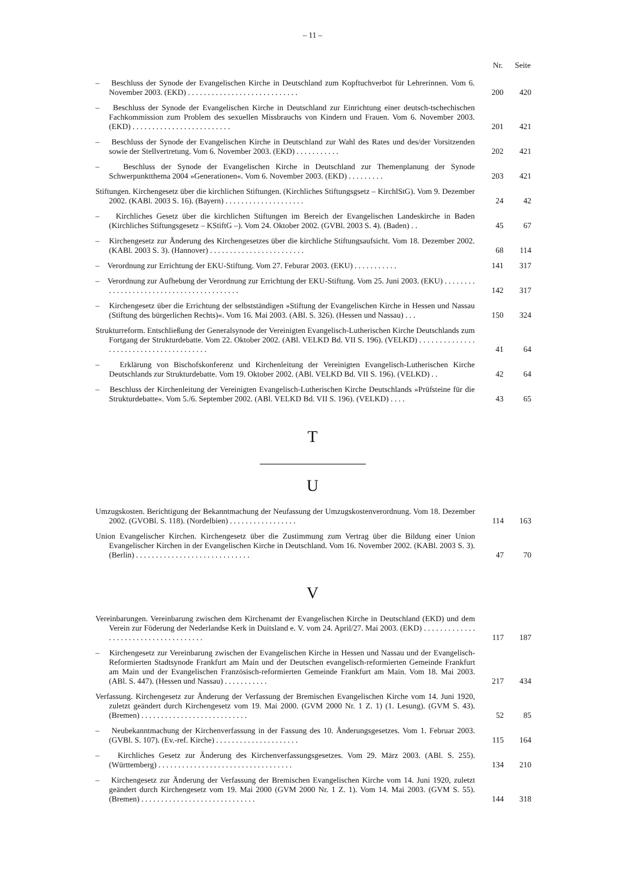– 11 –
| | Nr. | Seite |
| --- | --- | --- |
| – Beschluss der Synode der Evangelischen Kirche in Deutschland zum Kopftuchverbot für Lehrerinnen. Vom 6. November 2003. (EKD) . . . . . . . . . . . . . . . . . . . . . . . . . . . . | 200 | 420 |
| – Beschluss der Synode der Evangelischen Kirche in Deutschland zur Einrichtung einer deutsch-tschechischen Fachkommission zum Problem des sexuellen Missbrauchs von Kindern und Frauen. Vom 6. November 2003. (EKD) . . . . . . . . . . . . . . . . . . . . . . . . . | 201 | 421 |
| – Beschluss der Synode der Evangelischen Kirche in Deutschland zur Wahl des Rates und des/der Vorsitzenden sowie der Stellvertretung. Vom 6. November 2003. (EKD) . . . . . . . . . . . | 202 | 421 |
| – Beschluss der Synode der Evangelischen Kirche in Deutschland zur Themenplanung der Synode Schwerpunktthema 2004 »Generationen«. Vom 6. November 2003. (EKD) . . . . . . . . . | 203 | 421 |
| Stiftungen. Kirchengesetz über die kirchlichen Stiftungen. (Kirchliches Stiftungsgsetz – KirchlStG). Vom 9. Dezember 2002. (KABl. 2003 S. 16). (Bayern) . . . . . . . . . . . . . . . . . . . . | 24 | 42 |
| – Kirchliches Gesetz über die kirchlichen Stiftungen im Bereich der Evangelischen Landeskirche in Baden (Kirchliches Stiftungsgesetz – KStiftG –). Vom 24. Oktober 2002. (GVBl. 2003 S. 4). (Baden) . . | 45 | 67 |
| – Kirchengesetz zur Änderung des Kirchengesetzes über die kirchliche Stiftungsaufsicht. Vom 18. Dezember 2002. (KABl. 2003 S. 3). (Hannover) . . . . . . . . . . . . . . . . . . . . . . . . | 68 | 114 |
| – Verordnung zur Errichtung der EKU-Stiftung. Vom 27. Feburar 2003. (EKU) . . . . . . . . . . . | 141 | 317 |
| – Verordnung zur Aufhebung der Verordnung zur Errichtung der EKU-Stiftung. Vom 25. Juni 2003. (EKU) . . . . . . . . . . . . . . . . . . . . . . . . . . . . . . . . . . . . . . . . . | 142 | 317 |
| – Kirchengesetz über die Errichtung der selbstständigen »Stiftung der Evangelischen Kirche in Hessen und Nassau (Stiftung des bürgerlichen Rechts)«. Vom 16. Mai 2003. (ABl. S. 326). (Hessen und Nassau) . . . | 150 | 324 |
| Strukturreform. Entschließung der Generalsynode der Vereinigten Evangelisch-Lutherischen Kirche Deutschlands zum Fortgang der Strukturdebatte. Vom 22. Oktober 2002. (ABl. VELKD Bd. VII S. 196). (VELKD) . . . . . . . . . . . . . . . . . . . . . . . . . . . . . . . . . . . . . . . | 41 | 64 |
| – Erklärung von Bischofskonferenz und Kirchenleitung der Vereinigten Evangelisch-Lutherischen Kirche Deutschlands zur Strukturdebatte. Vom 19. Oktober 2002. (ABl. VELKD Bd. VII S. 196). (VELKD) . . | 42 | 64 |
| – Beschluss der Kirchenleitung der Vereinigten Evangelisch-Lutherischen Kirche Deutschlands »Prüfsteine für die Strukturdebatte«. Vom 5./6. September 2002. (ABl. VELKD Bd. VII S. 196). (VELKD) . . . . | 43 | 65 |
T
U
| Umzugskosten. Berichtigung der Bekanntmachung der Neufassung der Umzugskostenverordnung. Vom 18. Dezember 2002. (GVOBl. S. 118). (Nordelbien) . . . . . . . . . . . . . . . . . | 114 | 163 |
| Union Evangelischer Kirchen. Kirchengesetz über die Zustimmung zum Vertrag über die Bildung einer Union Evangelischer Kirchen in der Evangelischen Kirche in Deutschland. Vom 16. November 2002. (KABl. 2003 S. 3). (Berlin) . . . . . . . . . . . . . . . . . . . . . . . . . . . . . | 47 | 70 |
V
| Vereinbarungen. Vereinbarung zwischen dem Kirchenamt der Evangelischen Kirche in Deutschland (EKD) und dem Verein zur Föderung der Nederlandse Kerk in Duitsland e. V. vom 24. April/27. Mai 2003. (EKD) . . . . . . . . . . . . . . . . . . . . . . . . . . . . . . . . . . . . . | 117 | 187 |
| – Kirchengesetz zur Vereinbarung zwischen der Evangelischen Kirche in Hessen und Nassau und der Evangelisch-Reformierten Stadtsynode Frankfurt am Main und der Deutschen evangelisch-reformierten Gemeinde Frankfurt am Main und der Evangelischen Französisch-reformierten Gemeinde Frankfurt am Main. Vom 18. Mai 2003. (ABl. S. 447). (Hessen und Nassau) . . . . . . . . . . . | 217 | 434 |
| Verfassung. Kirchengesetz zur Änderung der Verfassung der Bremischen Evangelischen Kirche vom 14. Juni 1920, zuletzt geändert durch Kirchengesetz vom 19. Mai 2000. (GVM 2000 Nr. 1 Z. 1) (1. Lesung). (GVM S. 43). (Bremen) . . . . . . . . . . . . . . . . . . . . . . . . . . . | 52 | 85 |
| – Neubekanntmachung der Kirchenverfassung in der Fassung des 10. Änderungsgesetzes. Vom 1. Februar 2003. (GVBl. S. 107). (Ev.-ref. Kirche) . . . . . . . . . . . . . . . . . . . . . | 115 | 164 |
| – Kirchliches Gesetz zur Änderung des Kirchenverfassungsgesetzes. Vom 29. März 2003. (ABl. S. 255). (Württemberg) . . . . . . . . . . . . . . . . . . . . . . . . . . . . . . . . . . | 134 | 210 |
| – Kirchengesetz zur Änderung der Verfassung der Bremischen Evangelischen Kirche vom 14. Juni 1920, zuletzt geändert durch Kirchengesetz vom 19. Mai 2000 (GVM 2000 Nr. 1 Z. 1). Vom 14. Mai 2003. (GVM S. 55). (Bremen) . . . . . . . . . . . . . . . . . . . . . . . . . . . . . | 144 | 318 |